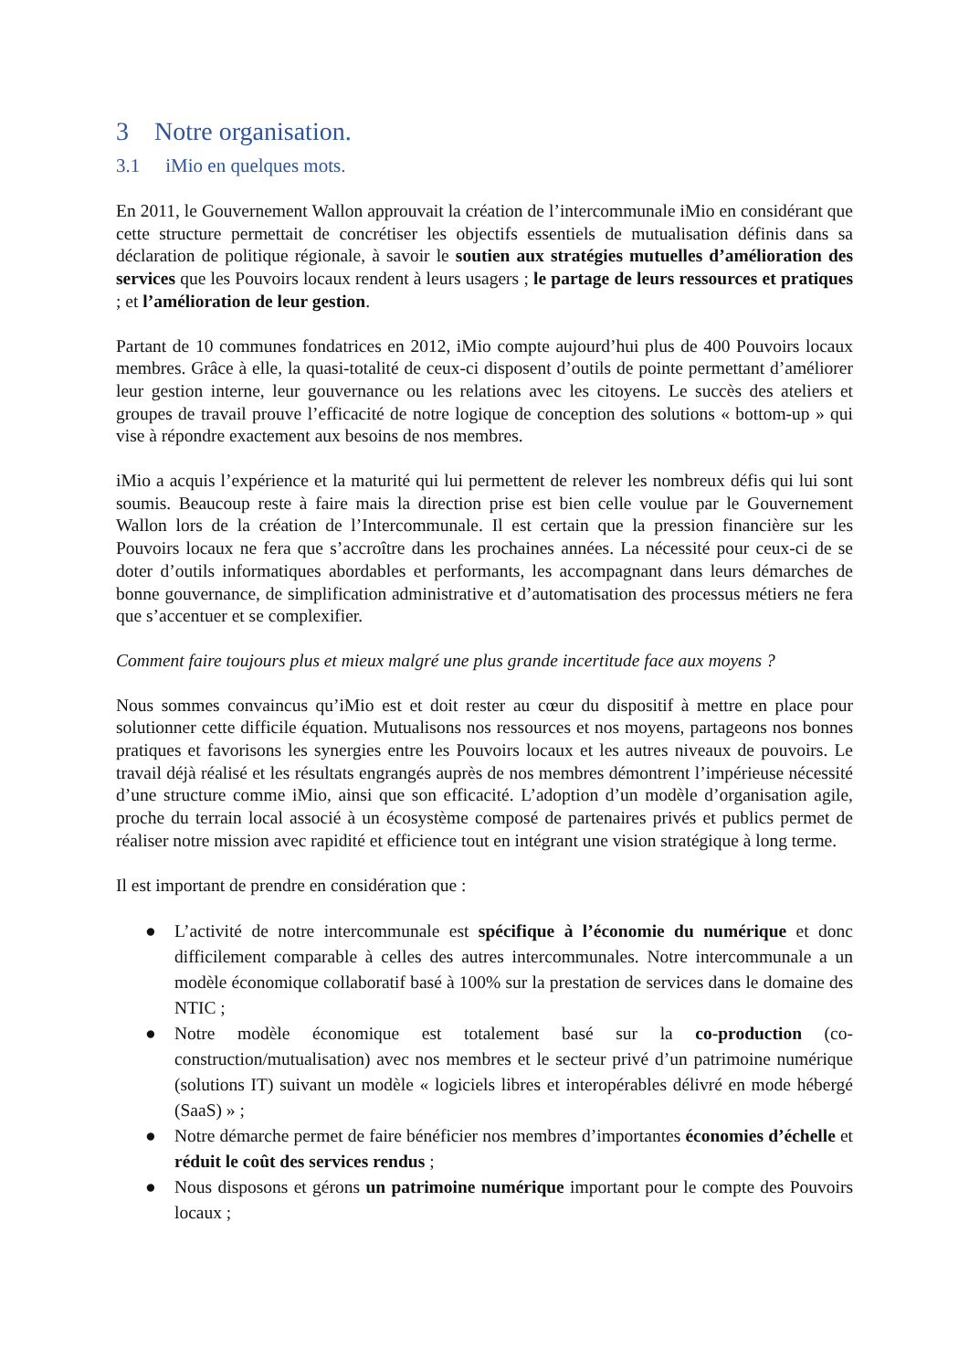3 Notre organisation.
3.1 iMio en quelques mots.
En 2011, le Gouvernement Wallon approuvait la création de l’intercommunale iMio en considérant que cette structure permettait de concrétiser les objectifs essentiels de mutualisation définis dans sa déclaration de politique régionale, à savoir le soutien aux stratégies mutuelles d’amélioration des services que les Pouvoirs locaux rendent à leurs usagers ; le partage de leurs ressources et pratiques ; et l’amélioration de leur gestion.
Partant de 10 communes fondatrices en 2012, iMio compte aujourd’hui plus de 400 Pouvoirs locaux membres. Grâce à elle, la quasi-totalité de ceux-ci disposent d’outils de pointe permettant d’améliorer leur gestion interne, leur gouvernance ou les relations avec les citoyens. Le succès des ateliers et groupes de travail prouve l’efficacité de notre logique de conception des solutions « bottom-up » qui vise à répondre exactement aux besoins de nos membres.
iMio a acquis l’expérience et la maturité qui lui permettent de relever les nombreux défis qui lui sont soumis. Beaucoup reste à faire mais la direction prise est bien celle voulue par le Gouvernement Wallon lors de la création de l’Intercommunale. Il est certain que la pression financière sur les Pouvoirs locaux ne fera que s’accroître dans les prochaines années. La nécessité pour ceux-ci de se doter d’outils informatiques abordables et performants, les accompagnant dans leurs démarches de bonne gouvernance, de simplification administrative et d’automatisation des processus métiers ne fera que s’accentuer et se complexifier.
Comment faire toujours plus et mieux malgré une plus grande incertitude face aux moyens ?
Nous sommes convaincus qu’iMio est et doit rester au cœur du dispositif à mettre en place pour solutionner cette difficile équation. Mutualisons nos ressources et nos moyens, partageons nos bonnes pratiques et favorisons les synergies entre les Pouvoirs locaux et les autres niveaux de pouvoirs. Le travail déjà réalisé et les résultats engrangés auprès de nos membres démontrent l’impérieuse nécessité d’une structure comme iMio, ainsi que son efficacité. L’adoption d’un modèle d’organisation agile, proche du terrain local associé à un écosystème composé de partenaires privés et publics permet de réaliser notre mission avec rapidité et efficience tout en intégrant une vision stratégique à long terme.
Il est important de prendre en considération que :
● L’activité de notre intercommunale est spécifique à l’économie du numérique et donc difficilement comparable à celles des autres intercommunales. Notre intercommunale a un modèle économique collaboratif basé à 100% sur la prestation de services dans le domaine des NTIC ;
● Notre modèle économique est totalement basé sur la co-production (co-construction/mutualisation) avec nos membres et le secteur privé d’un patrimoine numérique (solutions IT) suivant un modèle « logiciels libres et interopérables délivré en mode hébergé (SaaS) » ;
● Notre démarche permet de faire bénéficier nos membres d’importantes économies d’échelle et réduit le coût des services rendus ;
● Nous disposons et gérons un patrimoine numérique important pour le compte des Pouvoirs locaux ;